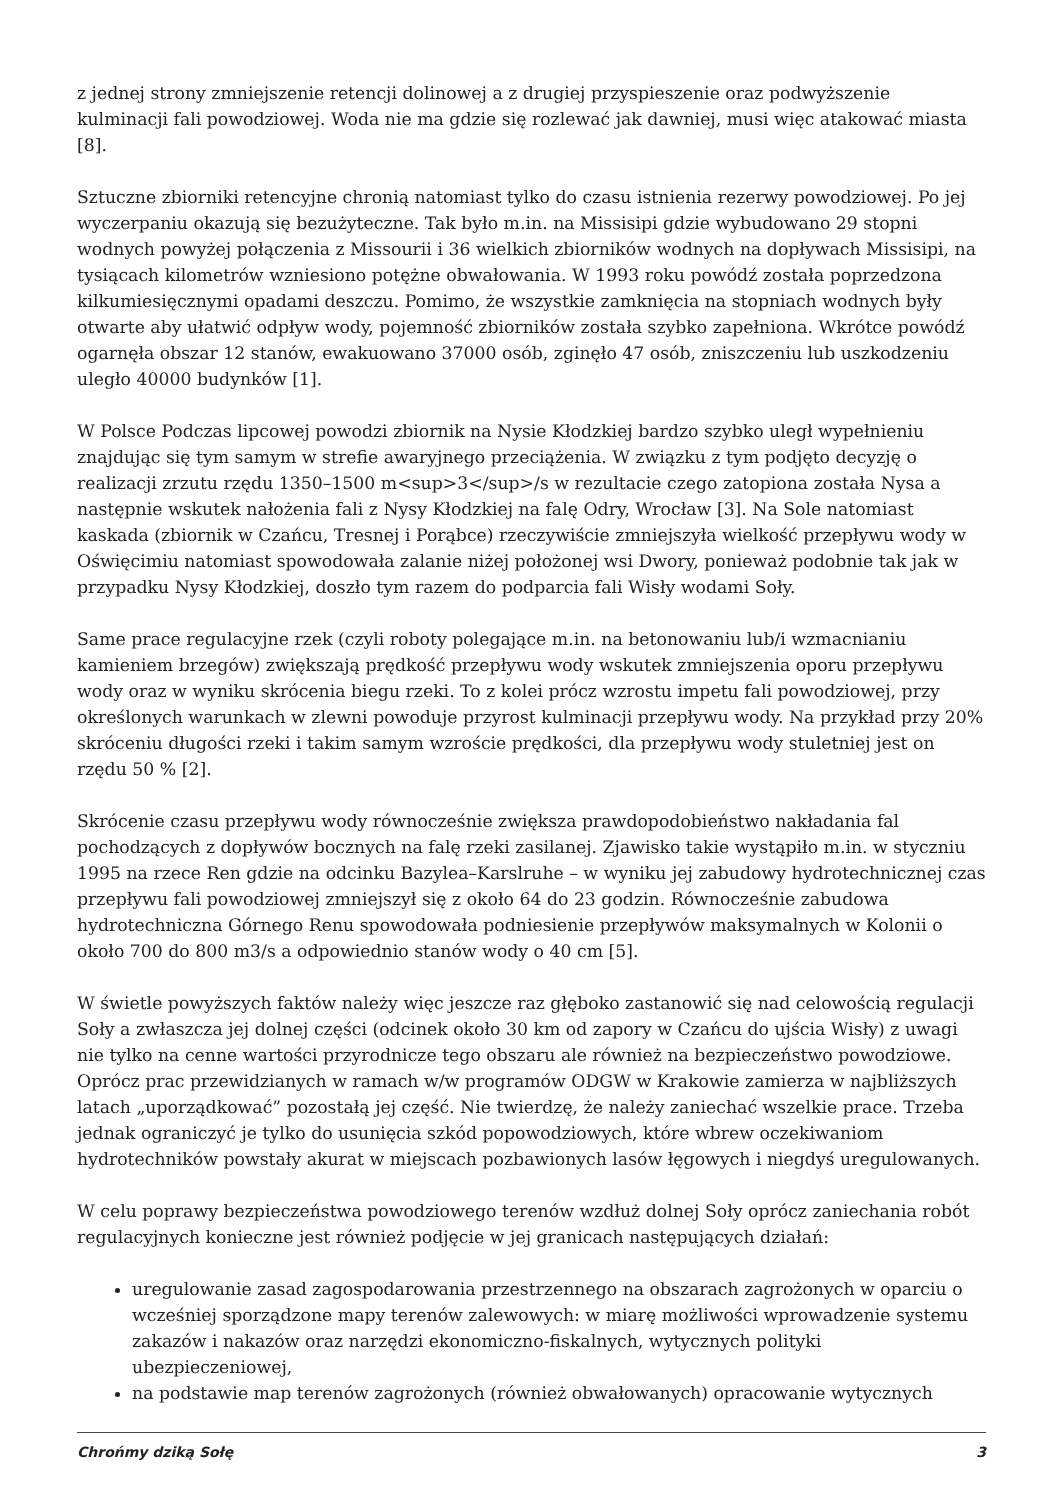z jednej strony zmniejszenie retencji dolinowej a z drugiej przyspieszenie oraz podwyższenie kulminacji fali powodziowej. Woda nie ma gdzie się rozlewać jak dawniej, musi więc atakować miasta [8].
Sztuczne zbiorniki retencyjne chronią natomiast tylko do czasu istnienia rezerwy powodziowej. Po jej wyczerpaniu okazują się bezużyteczne. Tak było m.in. na Missisipi gdzie wybudowano 29 stopni wodnych powyżej połączenia z Missourii i 36 wielkich zbiorników wodnych na dopływach Missisipi, na tysiącach kilometrów wzniesiono potężne obwałowania. W 1993 roku powódź została poprzedzona kilkumiesięcznymi opadami deszczu. Pomimo, że wszystkie zamknięcia na stopniach wodnych były otwarte aby ułatwić odpływ wody, pojemność zbiorników została szybko zapełniona. Wkrótce powódź ogarnęła obszar 12 stanów, ewakuowano 37000 osób, zginęło 47 osób, zniszczeniu lub uszkodzeniu uległo 40000 budynków [1].
W Polsce Podczas lipcowej powodzi zbiornik na Nysie Kłodzkiej bardzo szybko uległ wypełnieniu znajdując się tym samym w strefie awaryjnego przeciążenia. W związku z tym podjęto decyzję o realizacji zrzutu rzędu 1350–1500 m<sup>3</sup>/s w rezultacie czego zatopiona została Nysa a następnie wskutek nałożenia fali z Nysy Kłodzkiej na falę Odry, Wrocław [3]. Na Sole natomiast kaskada (zbiornik w Czańcu, Tresnej i Porąbce) rzeczywiście zmniejszyła wielkość przepływu wody w Oświęcimiu natomiast spowodowała zalanie niżej położonej wsi Dwory, ponieważ podobnie tak jak w przypadku Nysy Kłodzkiej, doszło tym razem do podparcia fali Wisły wodami Soły.
Same prace regulacyjne rzek (czyli roboty polegające m.in. na betonowaniu lub/i wzmacnianiu kamieniem brzegów) zwiększają prędkość przepływu wody wskutek zmniejszenia oporu przepływu wody oraz w wyniku skrócenia biegu rzeki. To z kolei prócz wzrostu impetu fali powodziowej, przy określonych warunkach w zlewni powoduje przyrost kulminacji przepływu wody. Na przykład przy 20% skróceniu długości rzeki i takim samym wzroście prędkości, dla przepływu wody stuletniej jest on rzędu 50 % [2].
Skrócenie czasu przepływu wody równocześnie zwiększa prawdopodobieństwo nakładania fal pochodzących z dopływów bocznych na falę rzeki zasilanej. Zjawisko takie wystąpiło m.in. w styczniu 1995 na rzece Ren gdzie na odcinku Bazylea–Karslruhe – w wyniku jej zabudowy hydrotechnicznej czas przepływu fali powodziowej zmniejszył się z około 64 do 23 godzin. Równocześnie zabudowa hydrotechniczna Górnego Renu spowodowała podniesienie przepływów maksymalnych w Kolonii o około 700 do 800 m3/s a odpowiednio stanów wody o 40 cm [5].
W świetle powyższych faktów należy więc jeszcze raz głęboko zastanowić się nad celowością regulacji Soły a zwłaszcza jej dolnej części (odcinek około 30 km od zapory w Czańcu do ujścia Wisły) z uwagi nie tylko na cenne wartości przyrodnicze tego obszaru ale również na bezpieczeństwo powodziowe. Oprócz prac przewidzianych w ramach w/w programów ODGW w Krakowie zamierza w najbliższych latach „uporządkować” pozostałą jej część. Nie twierdzę, że należy zaniechać wszelkie prace. Trzeba jednak ograniczyć je tylko do usunięcia szkód popowodziowych, które wbrew oczekiwaniom hydrotechników powstały akurat w miejscach pozbawionych lasów łęgowych i niegdyś uregulowanych.
W celu poprawy bezpieczeństwa powodziowego terenów wzdłuż dolnej Soły oprócz zaniechania robót regulacyjnych konieczne jest również podjęcie w jej granicach następujących działań:
uregulowanie zasad zagospodarowania przestrzennego na obszarach zagrożonych w oparciu o wcześniej sporządzone mapy terenów zalewowych: w miarę możliwości wprowadzenie systemu zakazów i nakazów oraz narzędzi ekonomiczno-fiskalnych, wytycznych polityki ubezpieczeniowej,
na podstawie map terenów zagrożonych (również obwałowanych) opracowanie wytycznych
Chrońmy dziką Sołę 3